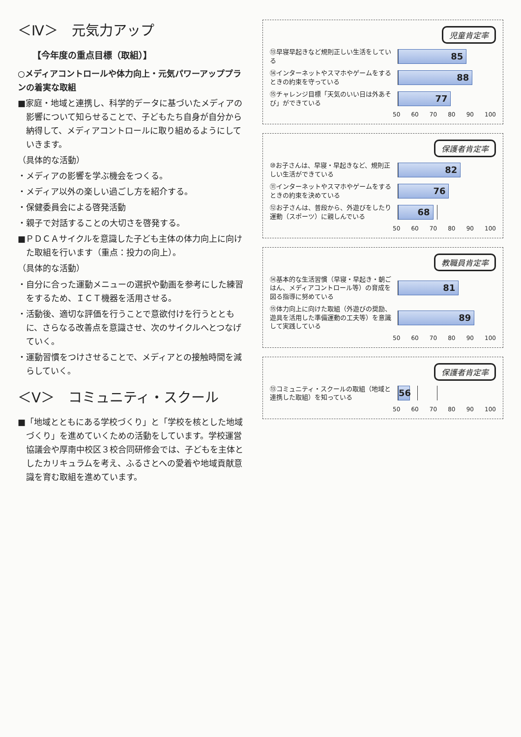＜Ⅳ＞　元気力アップ
【今年度の重点目標（取組）】
○メディアコントロールや体力向上・元気パワーアッププランの着実な取組
■家庭・地域と連携し、科学的データに基づいたメディアの影響について知らせることで、子どもたち自身が自分から納得して、メディアコントロールに取り組めるようにしていきます。
（具体的な活動）
・メディアの影響を学ぶ機会をつくる。
・メディア以外の楽しい過ごし方を紹介する。
・保健委員会による啓発活動
・親子で対話することの大切さを啓発する。
■ＰＤＣＡサイクルを意識した子ども主体の体力向上に向けた取組を行います（重点：投力の向上）。
（具体的な活動）
・自分に合った運動メニューの選択や動画を参考にした練習をするため、ＩＣＴ機器を活用させる。
・活動後、適切な評価を行うことで意欲付けを行うとともに、さらなる改善点を意識させ、次のサイクルへとつなげていく。
・運動習慣をつけさせることで、メディアとの接触時間を減らしていく。
＜Ⅴ＞　コミュニティ・スクール
■「地域とともにある学校づくり」と「学校を核とした地域づくり」を進めていくための活動をしています。学校運営協議会や厚南中校区３校合同研修会では、子どもを主体としたカリキュラムを考え、ふるさとへの愛着や地域貢献意識を育む取組を進めています。
児童肯定率
⑬早寝早起きなど規則正しい生活をしている
85
⑭インターネットやスマホやゲームをするときの約束を守っている
88
⑮チャレンジ目標「天気のいい日は外あそび」ができている
77
50 60 70 80 90 100
保護者肯定率
⑩お子さんは、早寝・早起きなど、規則正しい生活ができている
82
⑪インターネットやスマホやゲームをするときの約束を決めている
76
⑫お子さんは、普段から、外遊びをしたり運動（スポーツ）に親しんでいる
68
50 60 70 80 90 100
教職員肯定率
⑭基本的な生活習慣（早寝・早起き・朝ごはん、メディアコントロール等）の育成を図る指導に努めている
81
⑮体力向上に向けた取組（外遊びの奨励、遊具を活用した準備運動の工夫等）を意識して実践している
89
50 60 70 80 90 100
保護者肯定率
⑬コミュニティ・スクールの取組（地域と連携した取組）を知っている
56
50 60 70 80 90 100